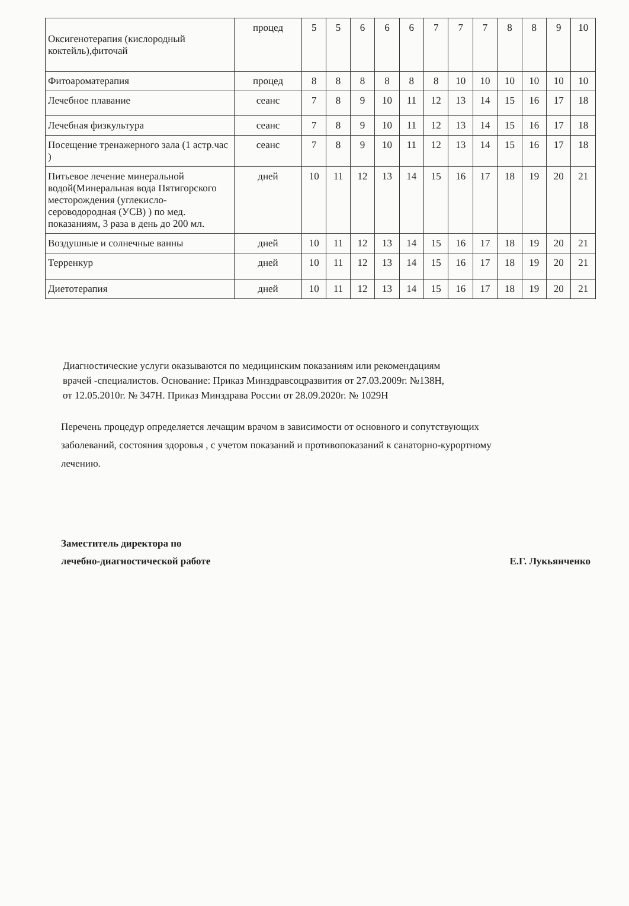| Оксигенотерапия (кислородный коктейль),фиточай | процед | 5 | 5 | 6 | 6 | 6 | 7 | 7 | 7 | 8 | 8 | 9 | 10 |
| Фитоароматерапия | процед | 8 | 8 | 8 | 8 | 8 | 8 | 10 | 10 | 10 | 10 | 10 | 10 |
| Лечебное плавание | сеанс | 7 | 8 | 9 | 10 | 11 | 12 | 13 | 14 | 15 | 16 | 17 | 18 |
| Лечебная физкультура | сеанс | 7 | 8 | 9 | 10 | 11 | 12 | 13 | 14 | 15 | 16 | 17 | 18 |
| Посещение тренажерного зала (1 астр.час ) | сеанс | 7 | 8 | 9 | 10 | 11 | 12 | 13 | 14 | 15 | 16 | 17 | 18 |
| Питьевое лечение минеральной водой(Минеральная вода Пятигорского месторождения (углекисло- сероводородная (УСВ) ) по мед. показаниям, 3 раза в день до 200 мл. | дней | 10 | 11 | 12 | 13 | 14 | 15 | 16 | 17 | 18 | 19 | 20 | 21 |
| Воздушные и солнечные ванны | дней | 10 | 11 | 12 | 13 | 14 | 15 | 16 | 17 | 18 | 19 | 20 | 21 |
| Терренкур | дней | 10 | 11 | 12 | 13 | 14 | 15 | 16 | 17 | 18 | 19 | 20 | 21 |
| Диетотерапия | дней | 10 | 11 | 12 | 13 | 14 | 15 | 16 | 17 | 18 | 19 | 20 | 21 |
Диагностические услуги оказываются по медицинским показаниям или рекомендациям
врачей -специалистов. Основание: Приказ Минздравсоцразвития от 27.03.2009г. №138Н,
от 12.05.2010г. № 347Н. Приказ Минздрава России от 28.09.2020г. № 1029Н
Перечень процедур определяется лечащим врачом в зависимости от основного и сопутствующих
заболеваний, состояния здоровья , с учетом показаний и противопоказаний к санаторно-курортному
лечению.
Заместитель директора по
лечебно-диагностической работе
Е.Г. Лукьянченко